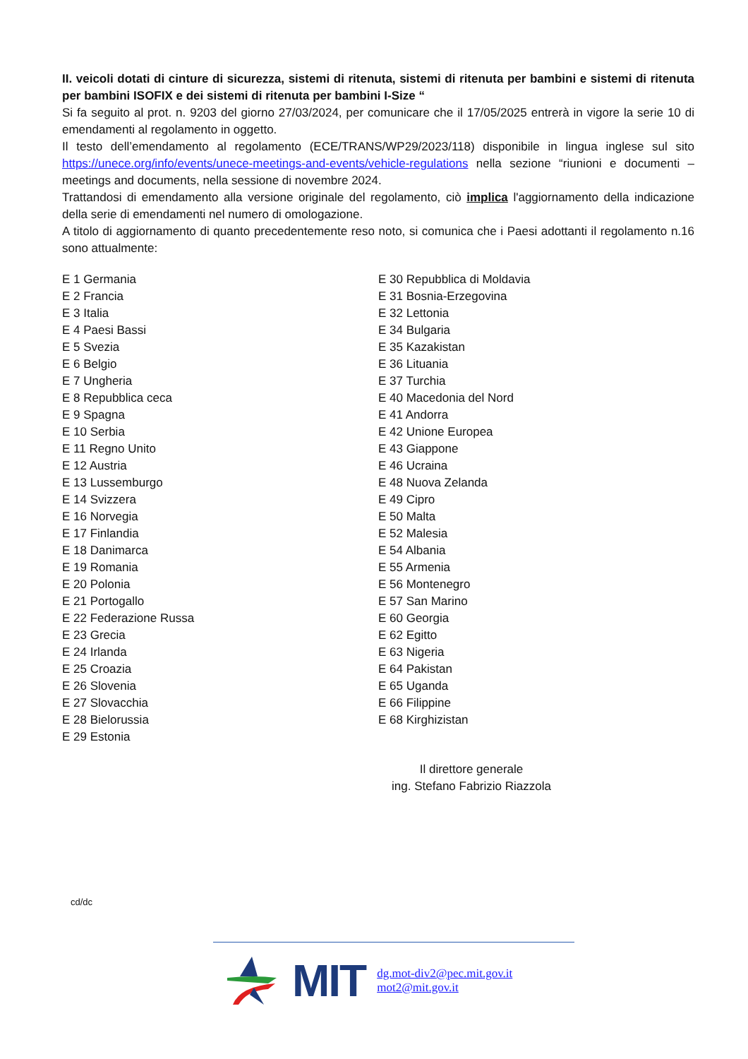II. veicoli dotati di cinture di sicurezza, sistemi di ritenuta, sistemi di ritenuta per bambini e sistemi di ritenuta per bambini ISOFIX e dei sistemi di ritenuta per bambini I-Size “
Si fa seguito al prot. n. 9203 del giorno 27/03/2024, per comunicare che il 17/05/2025 entrerà in vigore la serie 10 di emendamenti al regolamento in oggetto.
Il testo dell’emendamento al regolamento (ECE/TRANS/WP29/2023/118) disponibile in lingua inglese sul sito https://unece.org/info/events/unece-meetings-and-events/vehicle-regulations nella sezione “riunioni e documenti – meetings and documents, nella sessione di novembre 2024.
Trattandosi di emendamento alla versione originale del regolamento, ciò implica l'aggiornamento della indicazione della serie di emendamenti nel numero di omologazione.
A titolo di aggiornamento di quanto precedentemente reso noto, si comunica che i Paesi adottanti il regolamento n.16 sono attualmente:
E 1 Germania
E 2 Francia
E 3 Italia
E 4 Paesi Bassi
E 5 Svezia
E 6 Belgio
E 7 Ungheria
E 8 Repubblica ceca
E 9 Spagna
E 10 Serbia
E 11 Regno Unito
E 12 Austria
E 13 Lussemburgo
E 14 Svizzera
E 16 Norvegia
E 17 Finlandia
E 18 Danimarca
E 19 Romania
E 20 Polonia
E 21 Portogallo
E 22 Federazione Russa
E 23 Grecia
E 24 Irlanda
E 25 Croazia
E 26 Slovenia
E 27 Slovacchia
E 28 Bielorussia
E 29 Estonia
E 30 Repubblica di Moldavia
E 31 Bosnia-Erzegovina
E 32 Lettonia
E 34 Bulgaria
E 35 Kazakistan
E 36 Lituania
E 37 Turchia
E 40 Macedonia del Nord
E 41 Andorra
E 42 Unione Europea
E 43 Giappone
E 46 Ucraina
E 48 Nuova Zelanda
E 49 Cipro
E 50 Malta
E 52 Malesia
E 54 Albania
E 55 Armenia
E 56 Montenegro
E 57 San Marino
E 60 Georgia
E 62 Egitto
E 63 Nigeria
E 64 Pakistan
E 65 Uganda
E 66 Filippine
E 68 Kirghizistan
Il direttore generale
ing. Stefano Fabrizio Riazzola
cd/dc
MIT
dg.mot-div2@pec.mit.gov.it
mot2@mit.gov.it